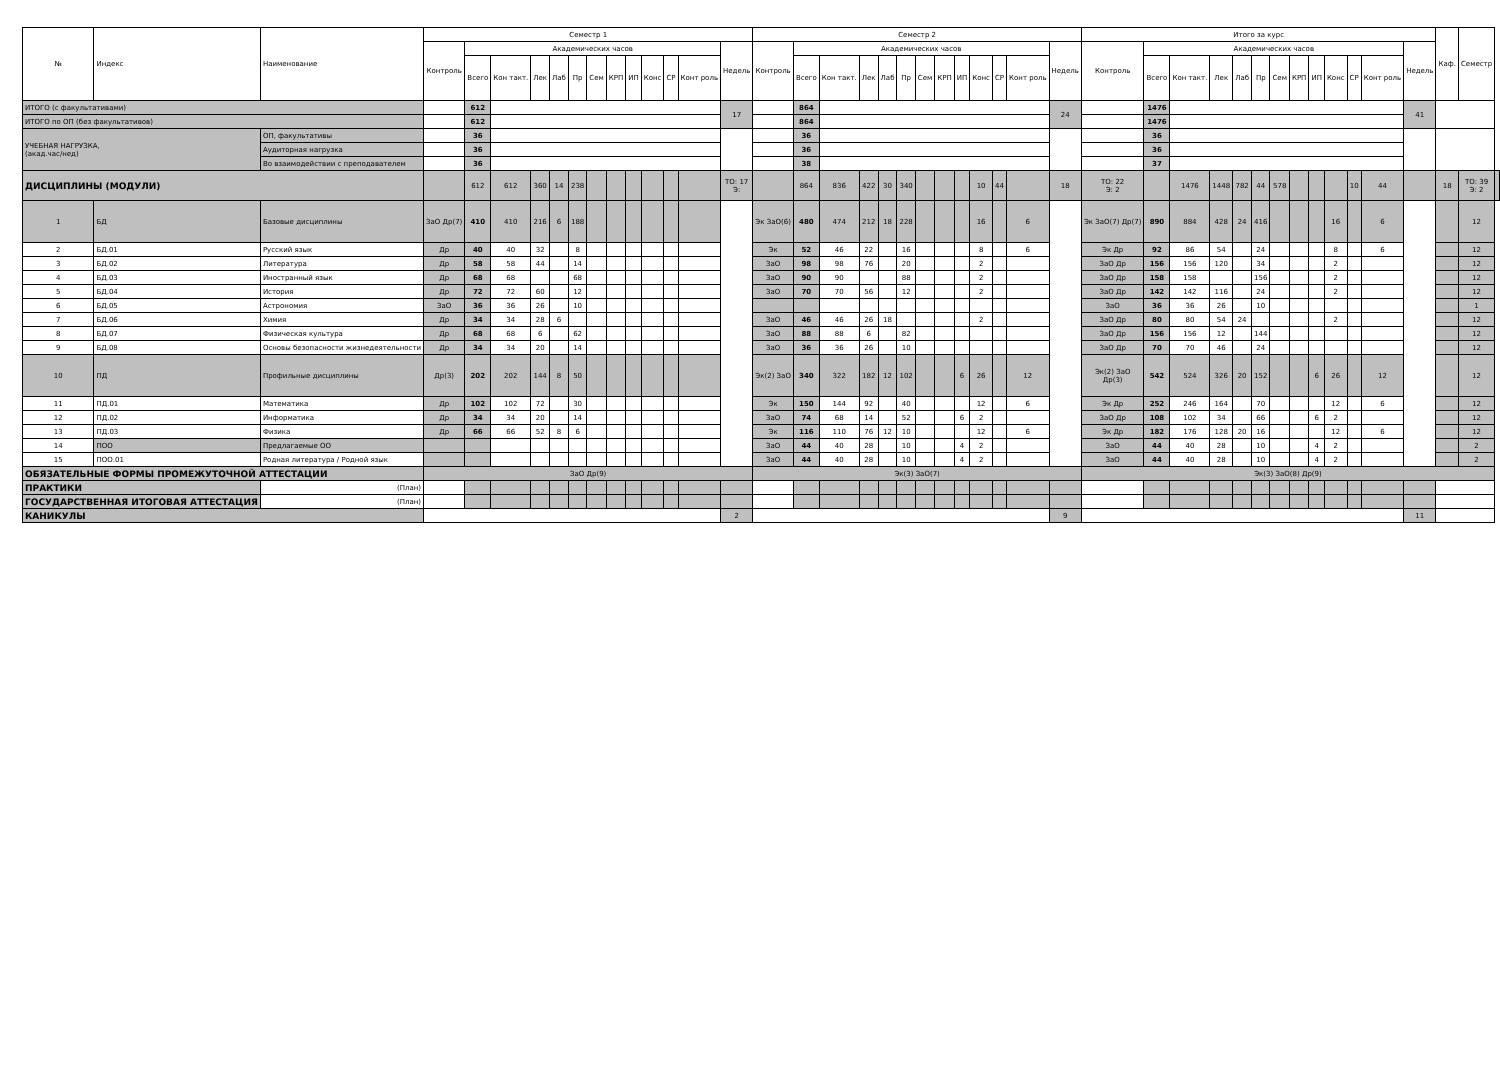| № | Индекс | Наименование | Семестр 1 | | | | | | | | | | | | | Семестр 2 | | | | | | | | | | | | | Итого за курс | | | | | | | | | | | | | Каф. | Семестр | |
| --- | --- | --- | --- | --- | --- | --- | --- | --- | --- | --- | --- | --- | --- | --- | --- | --- | --- | --- | --- | --- | --- | --- | --- | --- | --- | --- | --- | --- | --- | --- | --- | --- | --- | --- | --- | --- | --- | --- | --- | --- | --- | --- | --- | --- |
| | | | Контроль | Академических часов | | | | | | | | | | | Недель | Контроль | Академических часов | | | | | | | | | | | Недель | Контроль | Академических часов | | | | | | | | | | | Недель | | | |
| | | | | Всего | Кон такт. | Лек | Лаб | Пр | Сем | КРП | ИП | Конс | СР | Конт роль | | | Всего | Кон такт. | Лек | Лаб | Пр | Сем | КРП | ИП | Конс | СР | Конт роль | | | Всего | Кон такт. | Лек | Лаб | Пр | Сем | КРП | ИП | Конс | СР | Конт роль | | | | |
| ИТОГО (с факультативами) | | | | 612 | | | | | | | | | | | 17 | | 864 | | | | | | | | | | | 24 | | 1476 | | | | | | | | | | | 41 | | | |
| ИТОГО по ОП (без факультативов) | | | | 612 | | | | | | | | | | | | | 864 | | | | | | | | | | | | | 1476 | | | | | | | | | | | | | | |
| УЧЕБНАЯ НАГРУЗКА, (акад.час/нед) | | ОП, факультативы | | 36 | | | | | | | | | | | | | 36 | | | | | | | | | | | | | 36 | | | | | | | | | | | | | | |
| | | Аудиторная нагрузка | | 36 | | | | | | | | | | | | | 36 | | | | | | | | | | | | | 36 | | | | | | | | | | | | | | |
| | | Во взаимодействии с преподавателем | | 36 | | | | | | | | | | | | | 38 | | | | | | | | | | | | | 37 | | | | | | | | | | | | | | |
| ДИСЦИПЛИНЫ (МОДУЛИ) | | | | 612 | 612 | 360 | 14 | 238 | | | | | | | ТО: 17 Э: | | 864 | 836 | 422 | 30 | 340 | | | | 10 | 44 | | 18 | ТО: 22 Э: 2 | | 1476 | 1448 | 782 | 44 | 578 | | | | 10 | 44 | | 18 | ТО: 39 Э: 2 | |
| 1 | БД | Базовые дисциплины | ЗаО Др(7) | 410 | 410 | 216 | 6 | 188 | | | | | | | | Эк ЗаО(6) | 480 | 474 | 212 | 18 | 228 | | | | 16 | | 6 | | Эк ЗаО(7) Др(7) | 890 | 884 | 428 | 24 | 416 | | | | 16 | | 6 | | | 12 | |
| 2 | БД.01 | Русский язык | Др | 40 | 40 | 32 | | 8 | | | | | | | | Эк | 52 | 46 | 22 | | 16 | | | | 8 | | 6 | | Эк Др | 92 | 86 | 54 | | 24 | | | | 8 | | 6 | | | 12 | |
| 3 | БД.02 | Литература | Др | 58 | 58 | 44 | | 14 | | | | | | | | ЗаО | 98 | 98 | 76 | | 20 | | | | 2 | | | | ЗаО Др | 156 | 156 | 120 | | 34 | | | | 2 | | | | | 12 | |
| 4 | БД.03 | Иностранный язык | Др | 68 | 68 | | | 68 | | | | | | | | ЗаО | 90 | 90 | | | 88 | | | | 2 | | | | ЗаО Др | 158 | 158 | | | 156 | | | | 2 | | | | | 12 | |
| 5 | БД.04 | История | Др | 72 | 72 | 60 | | 12 | | | | | | | | ЗаО | 70 | 70 | 56 | | 12 | | | | 2 | | | | ЗаО Др | 142 | 142 | 116 | | 24 | | | | 2 | | | | | 12 | |
| 6 | БД.05 | Астрономия | ЗаО | 36 | 36 | 26 | | 10 | | | | | | | | | | | | | | | | | | | | | ЗаО | 36 | 36 | 26 | | 10 | | | | | | | | | 1 | |
| 7 | БД.06 | Химия | Др | 34 | 34 | 28 | 6 | | | | | | | | | ЗаО | 46 | 46 | 26 | 18 | | | | | 2 | | | | ЗаО Др | 80 | 80 | 54 | 24 | | | | | 2 | | | | | 12 | |
| 8 | БД.07 | Физическая культура | Др | 68 | 68 | 6 | | 62 | | | | | | | | ЗаО | 88 | 88 | 6 | | 82 | | | | | | | | ЗаО Др | 156 | 156 | 12 | | 144 | | | | | | | | | 12 | |
| 9 | БД.08 | Основы безопасности жизнедеятельности | Др | 34 | 34 | 20 | | 14 | | | | | | | | ЗаО | 36 | 36 | 26 | | 10 | | | | | | | | ЗаО Др | 70 | 70 | 46 | | 24 | | | | | | | | | 12 | |
| 10 | ПД | Профильные дисциплины | Др(3) | 202 | 202 | 144 | 8 | 50 | | | | | | | | Эк(2) ЗаО | 340 | 322 | 182 | 12 | 102 | | | 6 | 26 | | 12 | | Эк(2) ЗаО Др(3) | 542 | 524 | 326 | 20 | 152 | | | 6 | 26 | | 12 | | | 12 | |
| 11 | ПД.01 | Математика | Др | 102 | 102 | 72 | | 30 | | | | | | | | Эк | 150 | 144 | 92 | | 40 | | | | 12 | | 6 | | Эк Др | 252 | 246 | 164 | | 70 | | | | 12 | | 6 | | | 12 | |
| 12 | ПД.02 | Информатика | Др | 34 | 34 | 20 | | 14 | | | | | | | | ЗаО | 74 | 68 | 14 | | 52 | | | 6 | 2 | | | | ЗаО Др | 108 | 102 | 34 | | 66 | | | 6 | 2 | | | | | 12 | |
| 13 | ПД.03 | Физика | Др | 66 | 66 | 52 | 8 | 6 | | | | | | | | Эк | 116 | 110 | 76 | 12 | 10 | | | | 12 | | 6 | | Эк Др | 182 | 176 | 128 | 20 | 16 | | | | 12 | | 6 | | | 12 | |
| 14 | ПОО | Предлагаемые ОО | | | | | | | | | | | | | | ЗаО | 44 | 40 | 28 | | 10 | | | 4 | 2 | | | | ЗаО | 44 | 40 | 28 | | 10 | | | 4 | 2 | | | | | 2 | |
| 15 | ПОО.01 | Родная литература / Родной язык | | | | | | | | | | | | | | ЗаО | 44 | 40 | 28 | | 10 | | | 4 | 2 | | | | ЗаО | 44 | 40 | 28 | | 10 | | | 4 | 2 | | | | | 2 | |
| ОБЯЗАТЕЛЬНЫЕ ФОРМЫ ПРОМЕЖУТОЧНОЙ АТТЕСТАЦИИ | | | ЗаО Др(9) | | | | | | | | | | | | | Эк(3) ЗаО(7) | | | | | | | | | | | | | Эк(3) ЗаО(8) Др(9) | | | | | | | | | | | | | | | |
| ПРАКТИКИ | | (План) | | | | | | | | | | | | | | | | | | | | | | | | | | | | | | | | | | | | | | | | | | |
| ГОСУДАРСТВЕННАЯ ИТОГОВАЯ АТТЕСТАЦИЯ | | (План) | | | | | | | | | | | | | | | | | | | | | | | | | | | | | | | | | | | | | | | | | | |
| КАНИКУЛЫ | | | | | | | | | | | | | | | 2 | | | | | | | | | | | | | 9 | | | | | | | | | | | | | 11 | | | |